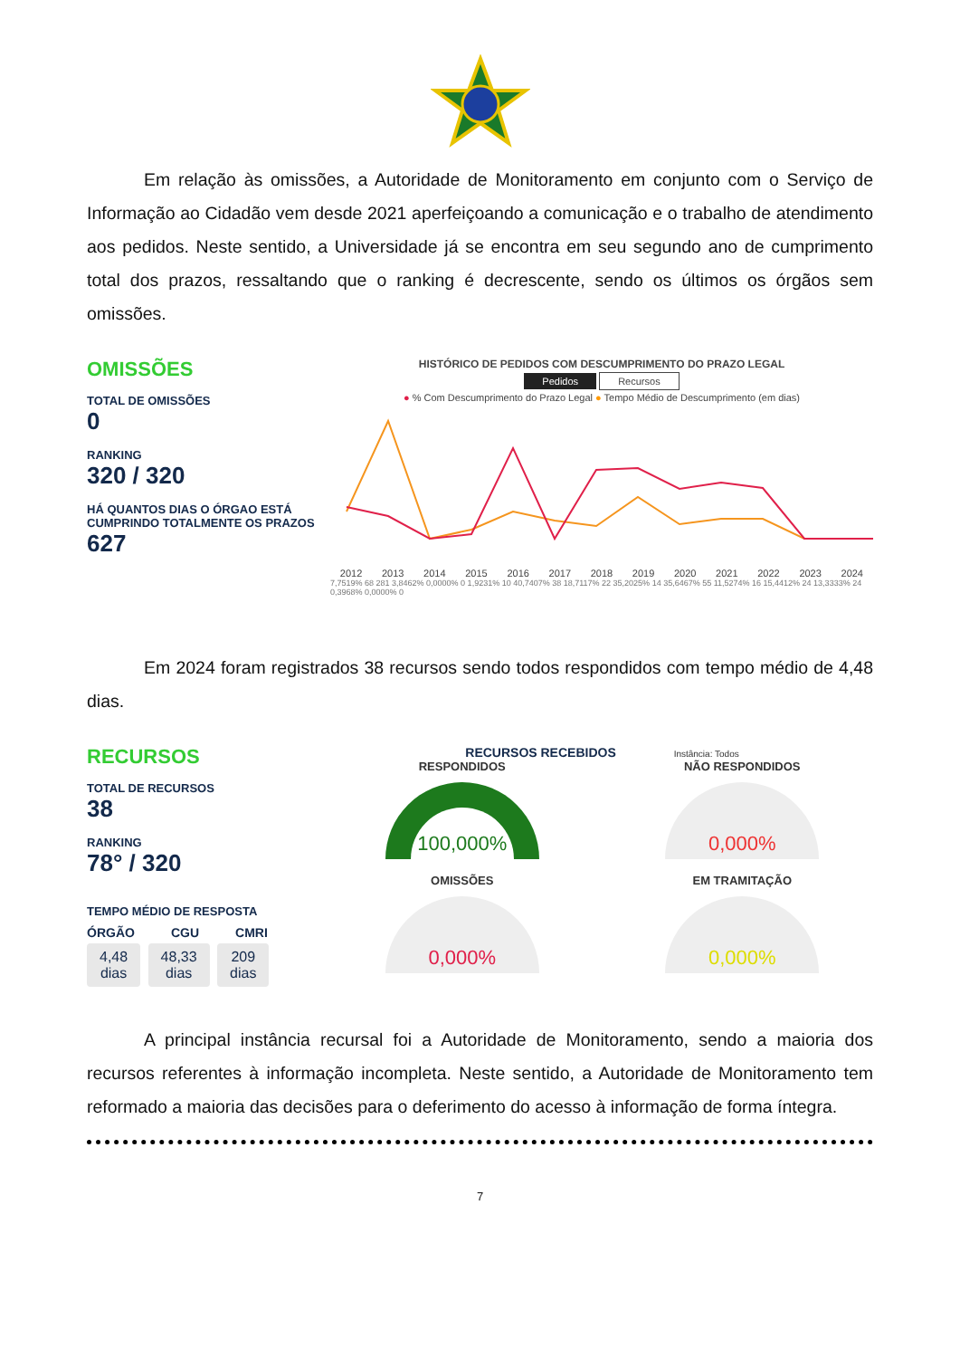Em relação às omissões, a Autoridade de Monitoramento em conjunto com o Serviço de Informação ao Cidadão vem desde 2021 aperfeiçoando a comunicação e o trabalho de atendimento aos pedidos. Neste sentido, a Universidade já se encontra em seu segundo ano de cumprimento total dos prazos, ressaltando que o ranking é decrescente, sendo os últimos os órgãos sem omissões.
OMISSÕES
TOTAL DE OMISSÕES
0
RANKING
320 / 320
HÁ QUANTOS DIAS O ÓRGAO ESTÁ CUMPRINDO TOTALMENTE OS PRAZOS
627
HISTÓRICO DE PEDIDOS COM DESCUMPRIMENTO DO PRAZO LEGAL
Pedidos Recursos
● % Com Descumprimento do Prazo Legal ● Tempo Médio de Descumprimento (em dias)
2012 2013 2014 2015 2016 2017 2018 2019 2020 2021 2022 2023 2024
7,7519% 68 281 3,8462% 0,0000% 0 1,9231% 10 40,7407% 38 18,7117% 22 35,2025% 14 35,6467% 55 11,5274% 16 15,4412% 24 13,3333% 24 0,3968% 0,0000% 0
Em 2024 foram registrados 38 recursos sendo todos respondidos com tempo médio de 4,48 dias.
RECURSOS
TOTAL DE RECURSOS
38
RANKING
78° / 320
TEMPO MÉDIO DE RESPOSTA
ÓRGÃO CGU CMRI
4,48
dias 48,33
dias 209
dias
RECURSOS RECEBIDOS Instância: Todos
RESPONDIDOS
100,000%
NÃO RESPONDIDOS
0,000%
OMISSÕES
0,000%
EM TRAMITAÇÃO
0,000%
A principal instância recursal foi a Autoridade de Monitoramento, sendo a maioria dos recursos referentes à informação incompleta. Neste sentido, a Autoridade de Monitoramento tem reformado a maioria das decisões para o deferimento do acesso à informação de forma íntegra.
7